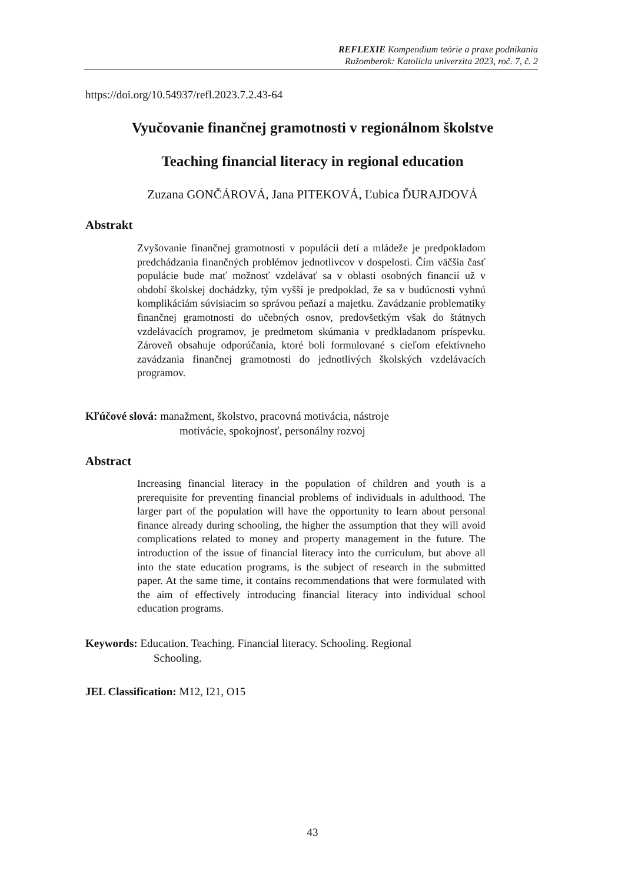REFLEXIE Kompendium teórie a praxe podnikania
Ružomberok: Katolícla univerzita 2023, roč. 7, č. 2
https://doi.org/10.54937/refl.2023.7.2.43-64
Vyučovanie finančnej gramotnosti v regionálnom školstve
Teaching financial literacy in regional education
Zuzana GONČÁROVÁ, Jana PITEKOVÁ, Ľubica ĎURAJDOVÁ
Abstrakt
Zvyšovanie finančnej gramotnosti v populácii detí a mládeže je predpokladom predchádzania finančných problémov jednotlivcov v dospelosti. Čím väčšia časť populácie bude mať možnosť vzdelávať sa v oblasti osobných financií už v období školskej dochádzky, tým vyšší je predpoklad, že sa v budúcnosti vyhnú komplikáciám súvisiacim so správou peňazí a majetku. Zavádzanie problematiky finančnej gramotnosti do učebných osnov, predovšetkým však do štátnych vzdelávacích programov, je predmetom skúmania v predkladanom príspevku. Zároveň obsahuje odporúčania, ktoré boli formulované s cieľom efektívneho zavádzania finančnej gramotnosti do jednotlivých školských vzdelávacích programov.
Kľúčové slová: manažment, školstvo, pracovná motivácia, nástroje
motivácie, spokojnosť, personálny rozvoj
Abstract
Increasing financial literacy in the population of children and youth is a prerequisite for preventing financial problems of individuals in adulthood. The larger part of the population will have the opportunity to learn about personal finance already during schooling, the higher the assumption that they will avoid complications related to money and property management in the future. The introduction of the issue of financial literacy into the curriculum, but above all into the state education programs, is the subject of research in the submitted paper. At the same time, it contains recommendations that were formulated with the aim of effectively introducing financial literacy into individual school education programs.
Keywords: Education. Teaching. Financial literacy. Schooling. Regional
Schooling.
JEL Classification: M12, I21, O15
43